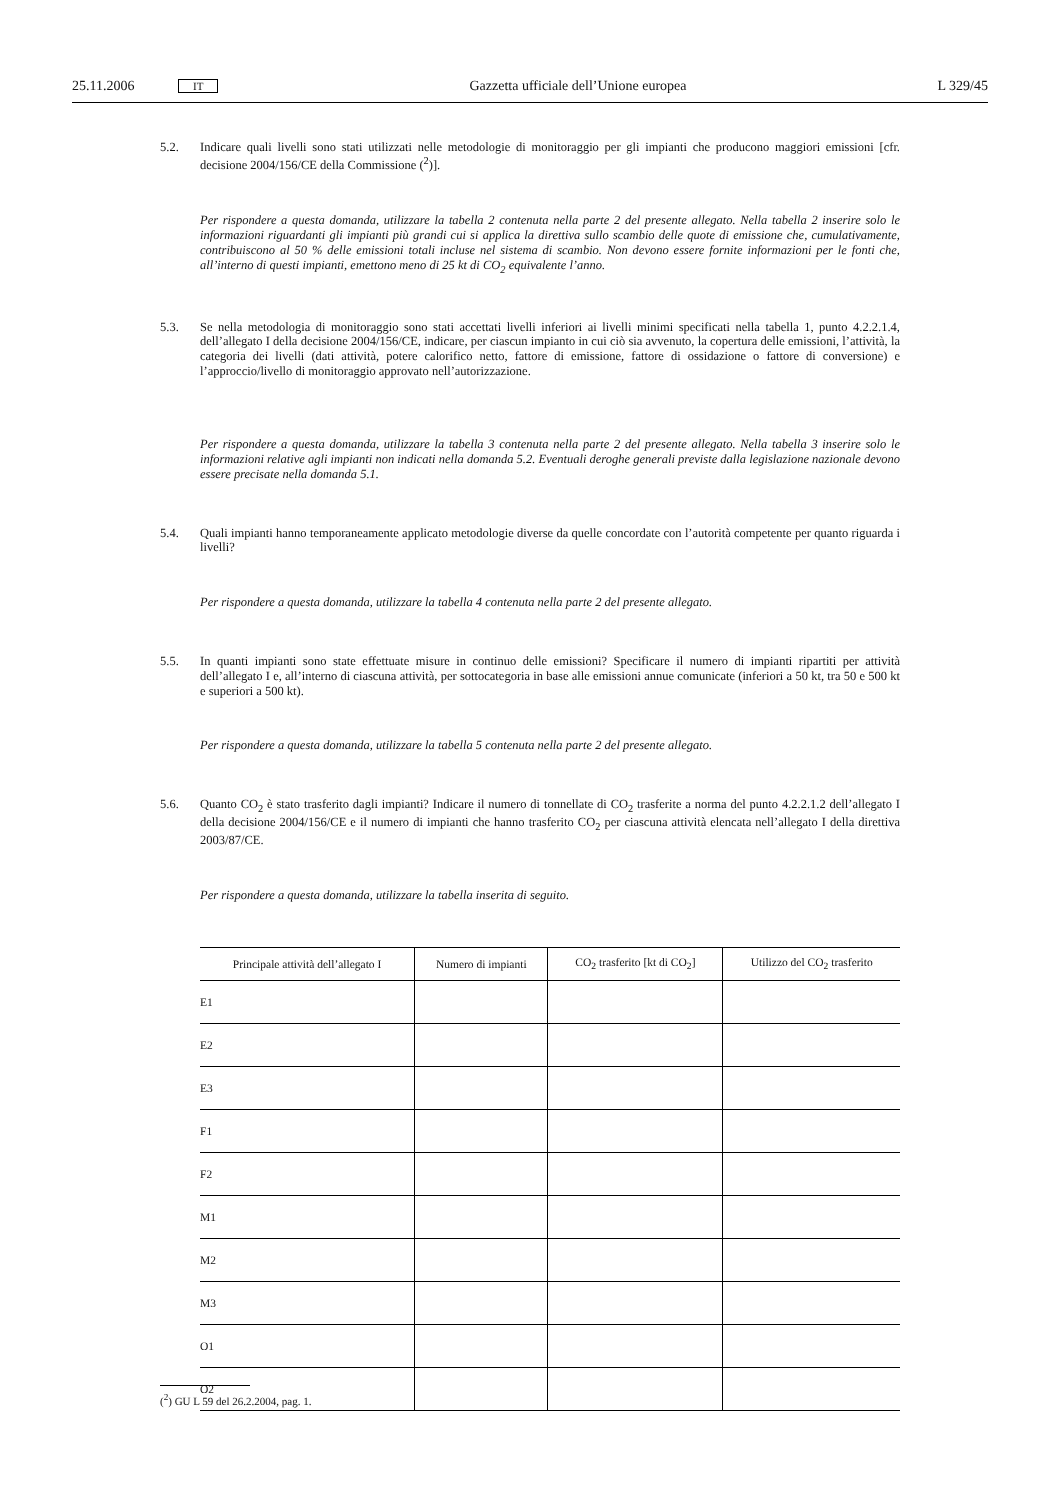25.11.2006 IT Gazzetta ufficiale dell’Unione europea L 329/45
5.2. Indicare quali livelli sono stati utilizzati nelle metodologie di monitoraggio per gli impianti che producono maggiori emissioni [cfr. decisione 2004/156/CE della Commissione (<sup>2</sup>)].
Per rispondere a questa domanda, utilizzare la tabella 2 contenuta nella parte 2 del presente allegato. Nella tabella 2 inserire solo le informazioni riguardanti gli impianti più grandi cui si applica la direttiva sullo scambio delle quote di emissione che, cumulativamente, contribuiscono al 50 % delle emissioni totali incluse nel sistema di scambio. Non devono essere fornite informazioni per le fonti che, all’interno di questi impianti, emettono meno di 25 kt di CO<sub>2</sub> equivalente l’anno.
5.3. Se nella metodologia di monitoraggio sono stati accettati livelli inferiori ai livelli minimi specificati nella tabella 1, punto 4.2.2.1.4, dell’allegato I della decisione 2004/156/CE, indicare, per ciascun impianto in cui ciò sia avvenuto, la copertura delle emissioni, l’attività, la categoria dei livelli (dati attività, potere calorifico netto, fattore di emissione, fattore di ossidazione o fattore di conversione) e l’approccio/livello di monitoraggio approvato nell’autorizzazione.
Per rispondere a questa domanda, utilizzare la tabella 3 contenuta nella parte 2 del presente allegato. Nella tabella 3 inserire solo le informazioni relative agli impianti non indicati nella domanda 5.2. Eventuali deroghe generali previste dalla legislazione nazionale devono essere precisate nella domanda 5.1.
5.4. Quali impianti hanno temporaneamente applicato metodologie diverse da quelle concordate con l’autorità competente per quanto riguarda i livelli?
Per rispondere a questa domanda, utilizzare la tabella 4 contenuta nella parte 2 del presente allegato.
5.5. In quanti impianti sono state effettuate misure in continuo delle emissioni? Specificare il numero di impianti ripartiti per attività dell’allegato I e, all’interno di ciascuna attività, per sottocategoria in base alle emissioni annue comunicate (inferiori a 50 kt, tra 50 e 500 kt e superiori a 500 kt).
Per rispondere a questa domanda, utilizzare la tabella 5 contenuta nella parte 2 del presente allegato.
5.6. Quanto CO<sub>2</sub> è stato trasferito dagli impianti? Indicare il numero di tonnellate di CO<sub>2</sub> trasferite a norma del punto 4.2.2.1.2 dell’allegato I della decisione 2004/156/CE e il numero di impianti che hanno trasferito CO<sub>2</sub> per ciascuna attività elencata nell’allegato I della direttiva 2003/87/CE.
Per rispondere a questa domanda, utilizzare la tabella inserita di seguito.
| Principale attività dell’allegato I | Numero di impianti | CO<sub>2</sub> trasferito [kt di CO<sub>2</sub>] | Utilizzo del CO<sub>2</sub> trasferito |
| --- | --- | --- | --- |
| E1 | | | |
| E2 | | | |
| E3 | | | |
| F1 | | | |
| F2 | | | |
| M1 | | | |
| M2 | | | |
| M3 | | | |
| O1 | | | |
| O2 | | | |
(<sup>2</sup>) GU L 59 del 26.2.2004, pag. 1.